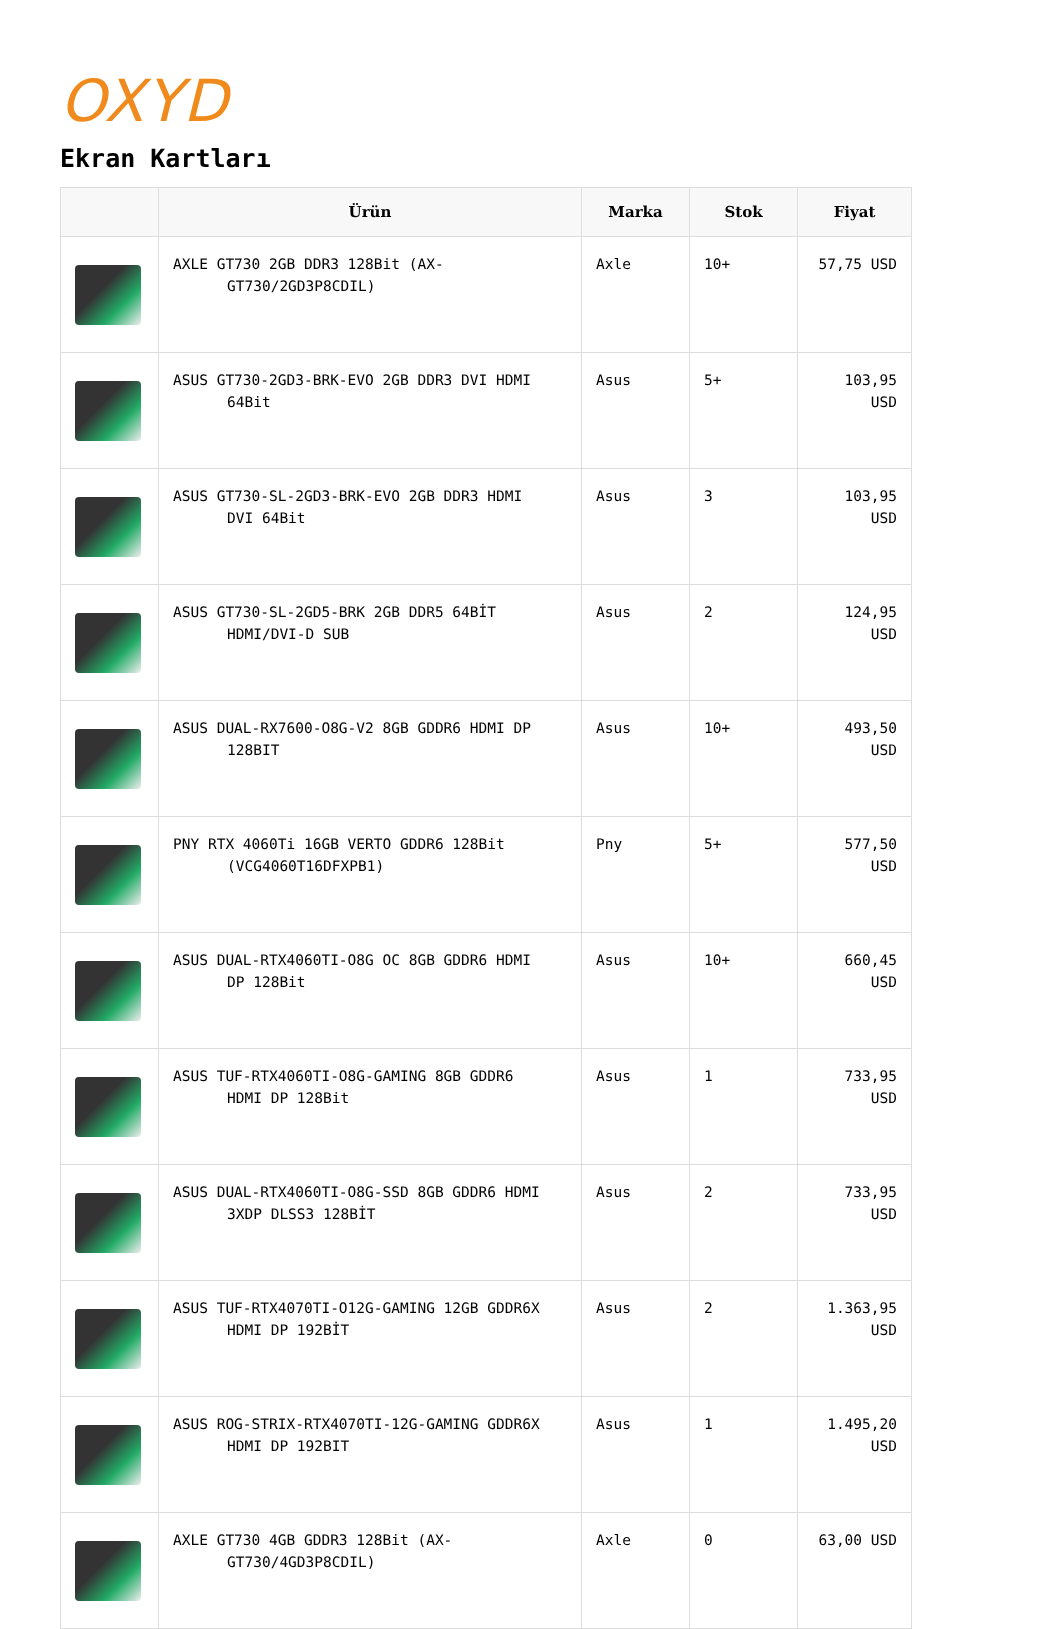OXYD
Ekran Kartları
| | Ürün | Marka | Stok | Fiyat |
| --- | --- | --- | --- | --- |
| | AXLE GT730 2GB DDR3 128Bit (AX-GT730/2GD3P8CDIL) | Axle | 10+ | 57,75 USD |
| | ASUS GT730-2GD3-BRK-EVO 2GB DDR3 DVI HDMI 64Bit | Asus | 5+ | 103,95 USD |
| | ASUS GT730-SL-2GD3-BRK-EVO 2GB DDR3 HDMI DVI 64Bit | Asus | 3 | 103,95 USD |
| | ASUS GT730-SL-2GD5-BRK 2GB DDR5 64BİT HDMI/DVI-D SUB | Asus | 2 | 124,95 USD |
| | ASUS DUAL-RX7600-O8G-V2 8GB GDDR6 HDMI DP 128BIT | Asus | 10+ | 493,50 USD |
| | PNY RTX 4060Ti 16GB VERTO GDDR6 128Bit (VCG4060T16DFXPB1) | Pny | 5+ | 577,50 USD |
| | ASUS DUAL-RTX4060TI-O8G OC 8GB GDDR6 HDMI DP 128Bit | Asus | 10+ | 660,45 USD |
| | ASUS TUF-RTX4060TI-O8G-GAMING 8GB GDDR6 HDMI DP 128Bit | Asus | 1 | 733,95 USD |
| | ASUS DUAL-RTX4060TI-O8G-SSD 8GB GDDR6 HDMI 3XDP DLSS3 128BİT | Asus | 2 | 733,95 USD |
| | ASUS TUF-RTX4070TI-O12G-GAMING 12GB GDDR6X HDMI DP 192BİT | Asus | 2 | 1.363,95 USD |
| | ASUS ROG-STRIX-RTX4070TI-12G-GAMING GDDR6X HDMI DP 192BIT | Asus | 1 | 1.495,20 USD |
| | AXLE GT730 4GB GDDR3 128Bit (AX-GT730/4GD3P8CDIL) | Axle | 0 | 63,00 USD |